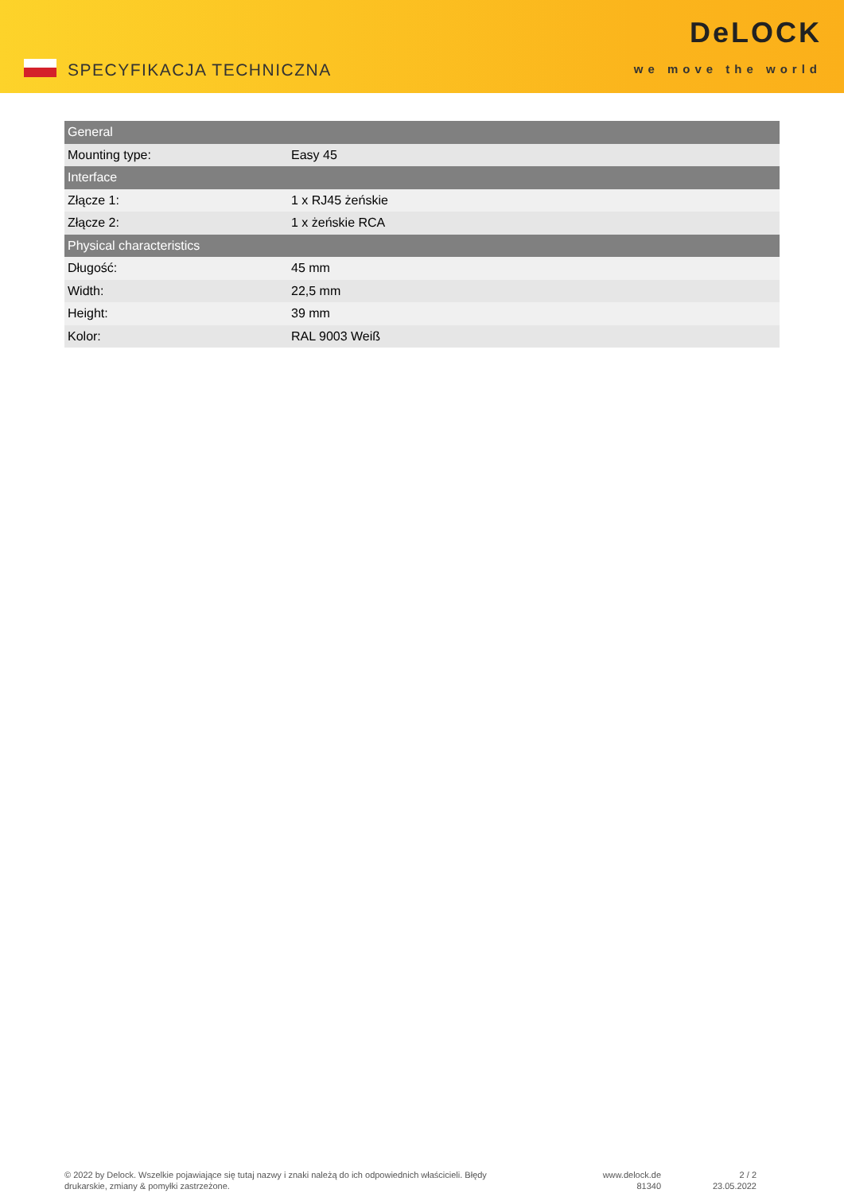SPECYFIKACJA TECHNICZNA
DeLOCK
we move the world
| General | |
| --- | --- |
| Mounting type: | Easy 45 |
| Interface | |
| Złącze 1: | 1 x RJ45 żeńskie |
| Złącze 2: | 1 x żeńskie RCA |
| Physical characteristics | |
| Długość: | 45 mm |
| Width: | 22,5 mm |
| Height: | 39 mm |
| Kolor: | RAL 9003 Weiß |
© 2022 by Delock. Wszelkie pojawiające się tutaj nazwy i znaki należą do ich odpowiednich właścicieli. Błędy drukarskie, zmiany & pomyłki zastrzeżone.
www.delock.de
81340
2 / 2
23.05.2022